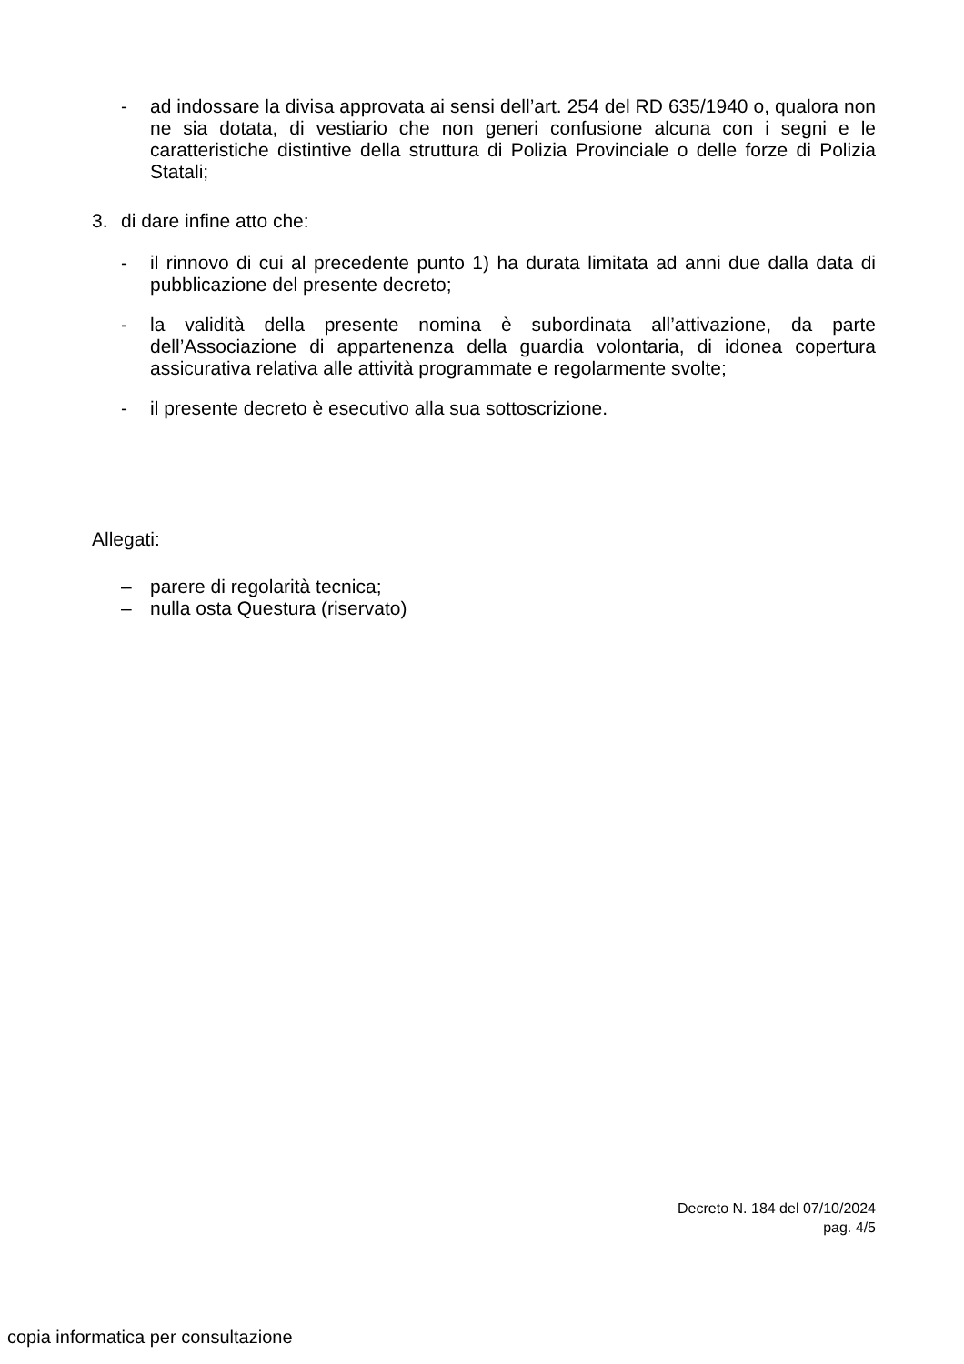- ad indossare la divisa approvata ai sensi dell’art. 254 del RD 635/1940 o, qualora non ne sia dotata, di vestiario che non generi confusione alcuna con i segni e le caratteristiche distintive della struttura di Polizia Provinciale o delle forze di Polizia Statali;
3. di dare infine atto che:
- il rinnovo di cui al precedente punto 1) ha durata limitata ad anni due dalla data di pubblicazione del presente decreto;
- la validità della presente nomina è subordinata all’attivazione, da parte dell’Associazione di appartenenza della guardia volontaria, di idonea copertura assicurativa relativa alle attività programmate e regolarmente svolte;
- il presente decreto è esecutivo alla sua sottoscrizione.
Allegati:
– parere di regolarità tecnica;
– nulla osta Questura (riservato)
Decreto N. 184 del 07/10/2024
pag. 4/5
copia informatica per consultazione